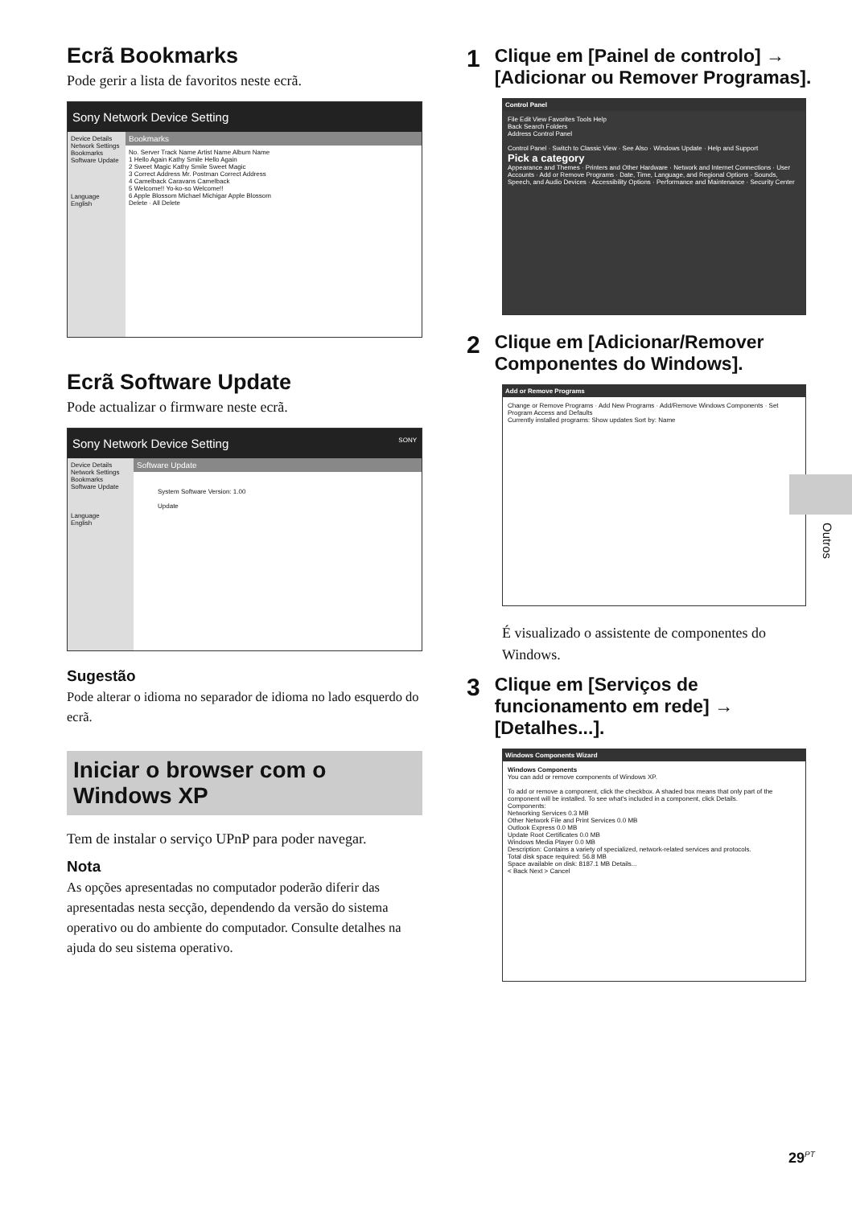Ecrã Bookmarks
Pode gerir a lista de favoritos neste ecrã.
Sony Network Device Setting
Device Details
Network Settings
Bookmarks
Software Update
Language
English
Bookmarks
No. Server Track Name Artist Name Album Name
1 Hello Again Kathy Smile Hello Again
2 Sweet Magic Kathy Smile Sweet Magic
3 Correct Address Mr. Postman Correct Address
4 Camelback Caravans Camelback
5 Welcome!! Yo-ko-so Welcome!!
6 Apple Blossom Michael Michigar Apple Blossom
Delete · All Delete
Ecrã Software Update
Pode actualizar o firmware neste ecrã.
Sony Network Device Setting SONY
Device Details
Network Settings
Bookmarks
Software Update
Language
English
Software Update
System Software Version: 1.00
Update
Sugestão
Pode alterar o idioma no separador de idioma no lado esquerdo do ecrã.
Iniciar o browser com o Windows XP
Tem de instalar o serviço UPnP para poder navegar.
Nota
As opções apresentadas no computador poderão diferir das apresentadas nesta secção, dependendo da versão do sistema operativo ou do ambiente do computador. Consulte detalhes na ajuda do seu sistema operativo.
1 Clique em [Painel de controlo] → [Adicionar ou Remover Programas].
Control Panel
File Edit View Favorites Tools Help
Back Search Folders
Address Control Panel
Control Panel · Switch to Classic View · See Also · Windows Update · Help and Support
Pick a category
Appearance and Themes · Printers and Other Hardware · Network and Internet Connections · User Accounts · Add or Remove Programs · Date, Time, Language, and Regional Options · Sounds, Speech, and Audio Devices · Accessibility Options · Performance and Maintenance · Security Center
2 Clique em [Adicionar/Remover Componentes do Windows].
Add or Remove Programs
Change or Remove Programs · Add New Programs · Add/Remove Windows Components · Set Program Access and Defaults
Currently installed programs: Show updates Sort by: Name
É visualizado o assistente de componentes do Windows.
3 Clique em [Serviços de funcionamento em rede] → [Detalhes...].
Windows Components Wizard
Windows Components
You can add or remove components of Windows XP.
To add or remove a component, click the checkbox. A shaded box means that only part of the component will be installed. To see what's included in a component, click Details.
Components:
Networking Services 0.3 MB
Other Network File and Print Services 0.0 MB
Outlook Express 0.0 MB
Update Root Certificates 0.0 MB
Windows Media Player 0.0 MB
Description: Contains a variety of specialized, network-related services and protocols.
Total disk space required: 56.8 MB
Space available on disk: 8187.1 MB Details...
< Back Next > Cancel
Outros
29<sup>PT</sup>